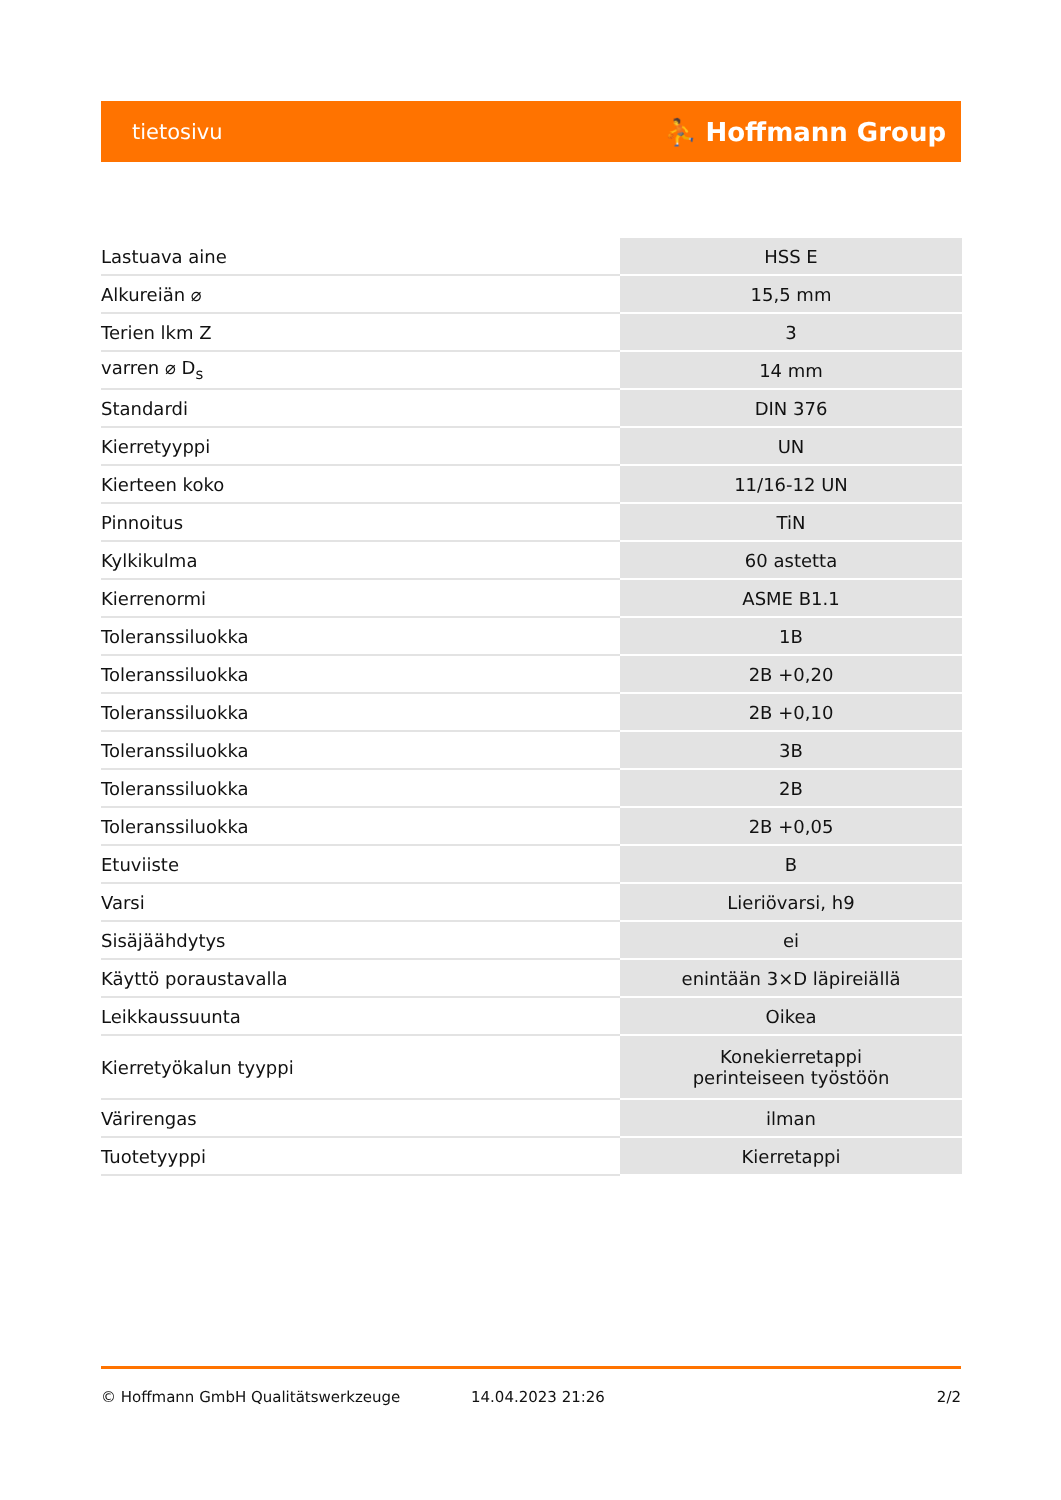tietosivu ⛹ Hoffmann Group
| Lastuava aine | HSS E |
| Alkureiän ⌀ | 15,5 mm |
| Terien lkm Z | 3 |
| varren ⌀ D<sub>s</sub> | 14 mm |
| Standardi | DIN 376 |
| Kierretyyppi | UN |
| Kierteen koko | 11/16-12 UN |
| Pinnoitus | TiN |
| Kylkikulma | 60 astetta |
| Kierrenormi | ASME B1.1 |
| Toleranssiluokka | 1B |
| Toleranssiluokka | 2B +0,20 |
| Toleranssiluokka | 2B +0,10 |
| Toleranssiluokka | 3B |
| Toleranssiluokka | 2B |
| Toleranssiluokka | 2B +0,05 |
| Etuviiste | B |
| Varsi | Lieriövarsi, h9 |
| Sisäjäähdytys | ei |
| Käyttö poraustavalla | enintään 3×D läpireiällä |
| Leikkaussuunta | Oikea |
| Kierretyökalun tyyppi | Konekierretappi perinteiseen työstöön |
| Värirengas | ilman |
| Tuotetyyppi | Kierretappi |
© Hoffmann GmbH Qualitätswerkzeuge 14.04.2023 21:26 2/2